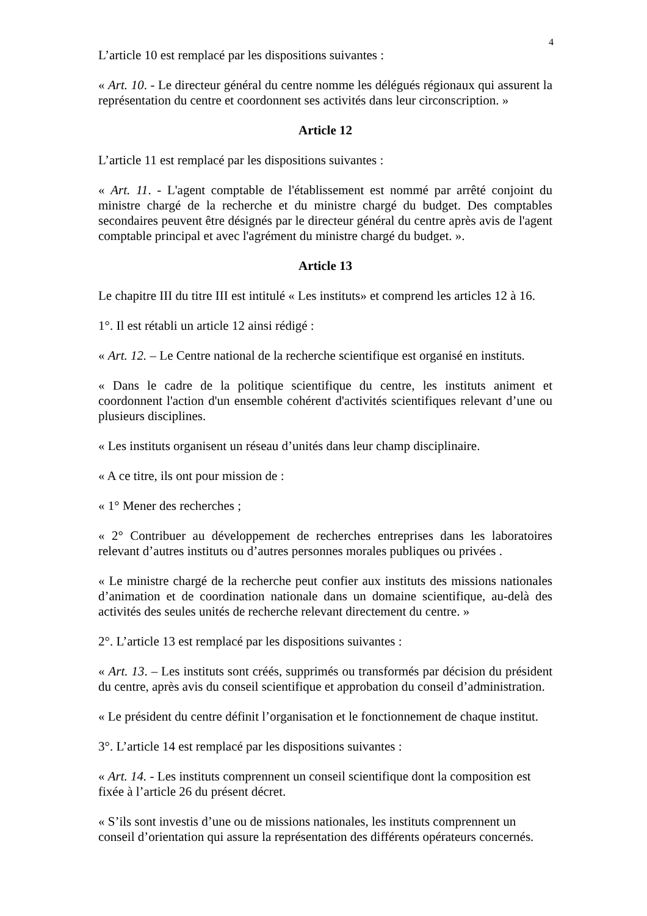4
L’article 10 est remplacé par les dispositions suivantes :
« Art. 10. - Le directeur général du centre nomme les délégués régionaux qui assurent la représentation du centre et coordonnent ses activités dans leur circonscription. »
Article 12
L’article 11 est remplacé par les dispositions suivantes :
« Art. 11. - L'agent comptable de l'établissement est nommé par arrêté conjoint du ministre chargé de la recherche et du ministre chargé du budget. Des comptables secondaires peuvent être désignés par le directeur général du centre après avis de l'agent comptable principal et avec l'agrément du ministre chargé du budget. ».
Article 13
Le chapitre III du titre III est intitulé « Les instituts» et comprend les articles 12 à 16.
1°. Il est rétabli un article 12 ainsi rédigé :
« Art. 12. – Le Centre national de la recherche scientifique est organisé en instituts.
« Dans le cadre de la politique scientifique du centre, les instituts animent et coordonnent l'action d'un ensemble cohérent d'activités scientifiques relevant d’une ou plusieurs disciplines.
« Les instituts organisent un réseau d’unités dans leur champ disciplinaire.
« A ce titre, ils ont pour mission de :
« 1° Mener des recherches ;
« 2° Contribuer au développement de recherches entreprises dans les laboratoires relevant d’autres instituts ou d’autres personnes morales publiques ou privées .
« Le ministre chargé de la recherche peut confier aux instituts des missions nationales d’animation et de coordination nationale dans un domaine scientifique, au-delà des activités des seules unités de recherche relevant directement du centre. »
2°. L’article 13 est remplacé par les dispositions suivantes :
« Art. 13. – Les instituts sont créés, supprimés ou transformés par décision du président du centre, après avis du conseil scientifique et approbation du conseil d’administration.
« Le président du centre définit l’organisation et le fonctionnement de chaque institut.
3°. L’article 14 est remplacé par les dispositions suivantes :
« Art. 14. - Les instituts comprennent un conseil scientifique dont la composition est fixée à l’article 26 du présent décret.
« S’ils sont investis d’une ou de missions nationales, les instituts comprennent un conseil d’orientation qui assure la représentation des différents opérateurs concernés.